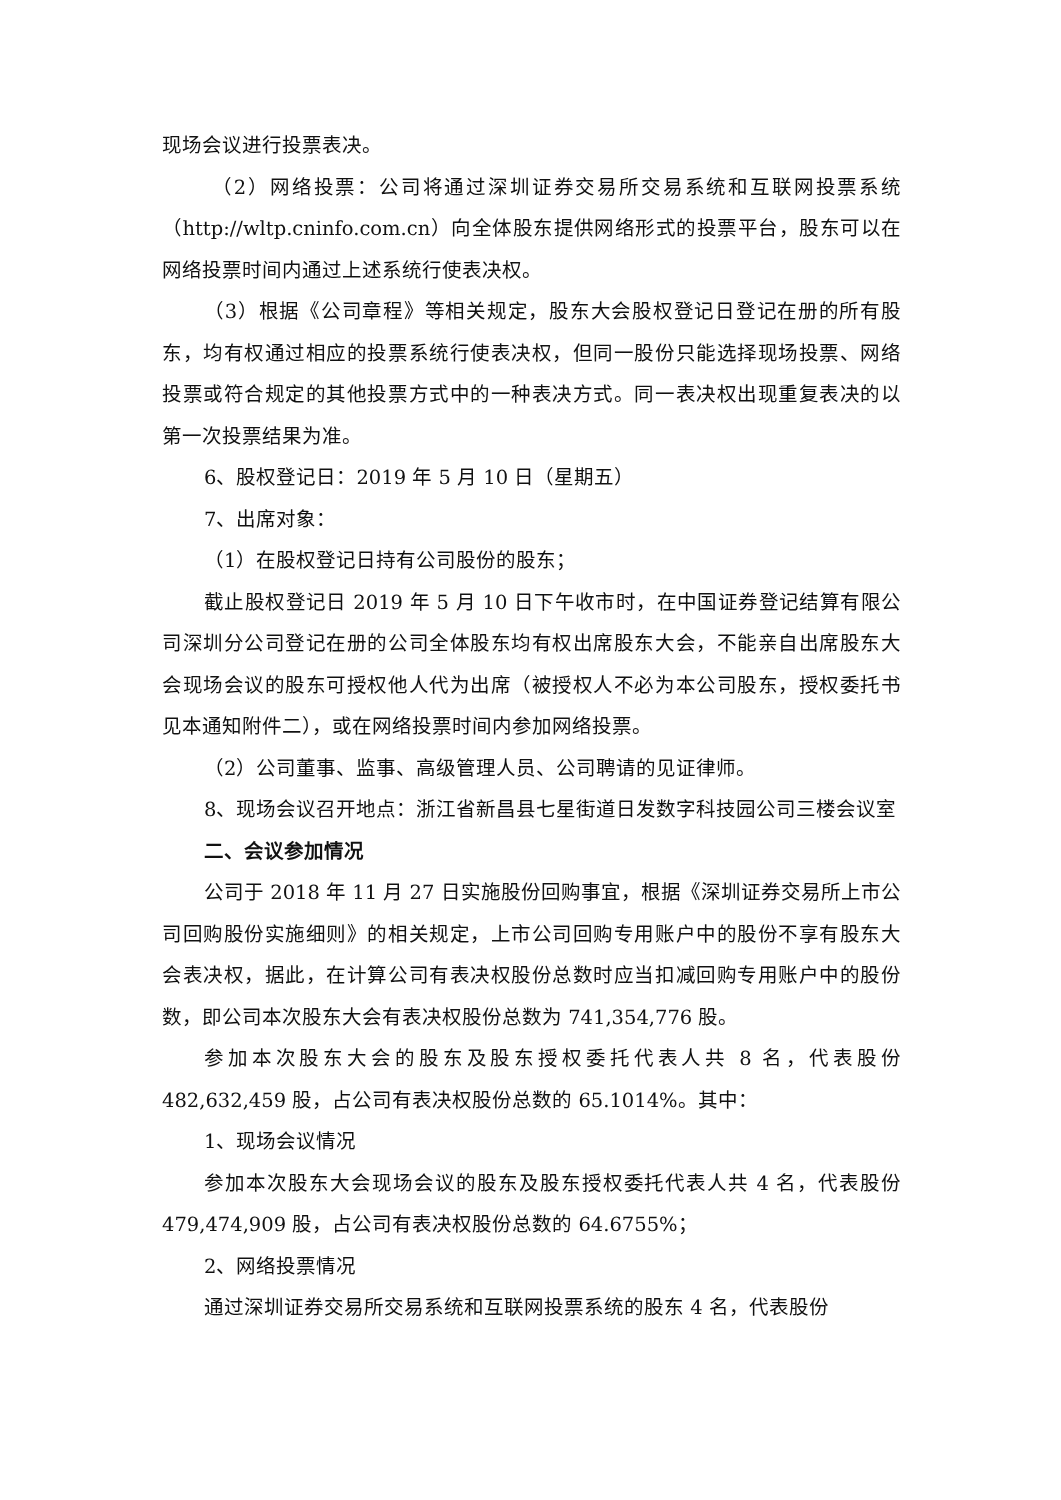现场会议进行投票表决。
（2）网络投票：公司将通过深圳证券交易所交易系统和互联网投票系统（http://wltp.cninfo.com.cn）向全体股东提供网络形式的投票平台，股东可以在网络投票时间内通过上述系统行使表决权。
（3）根据《公司章程》等相关规定，股东大会股权登记日登记在册的所有股东，均有权通过相应的投票系统行使表决权，但同一股份只能选择现场投票、网络投票或符合规定的其他投票方式中的一种表决方式。同一表决权出现重复表决的以第一次投票结果为准。
6、股权登记日：2019 年 5 月 10 日（星期五）
7、出席对象：
（1）在股权登记日持有公司股份的股东；
截止股权登记日 2019 年 5 月 10 日下午收市时，在中国证券登记结算有限公司深圳分公司登记在册的公司全体股东均有权出席股东大会，不能亲自出席股东大会现场会议的股东可授权他人代为出席（被授权人不必为本公司股东，授权委托书见本通知附件二），或在网络投票时间内参加网络投票。
（2）公司董事、监事、高级管理人员、公司聘请的见证律师。
8、现场会议召开地点：浙江省新昌县七星街道日发数字科技园公司三楼会议室
二、会议参加情况
公司于 2018 年 11 月 27 日实施股份回购事宜，根据《深圳证券交易所上市公司回购股份实施细则》的相关规定，上市公司回购专用账户中的股份不享有股东大会表决权，据此，在计算公司有表决权股份总数时应当扣减回购专用账户中的股份数，即公司本次股东大会有表决权股份总数为 741,354,776 股。
参加本次股东大会的股东及股东授权委托代表人共 8 名，代表股份 482,632,459 股，占公司有表决权股份总数的 65.1014%。其中：
1、现场会议情况
参加本次股东大会现场会议的股东及股东授权委托代表人共 4 名，代表股份 479,474,909 股，占公司有表决权股份总数的 64.6755%；
2、网络投票情况
通过深圳证券交易所交易系统和互联网投票系统的股东 4 名，代表股份